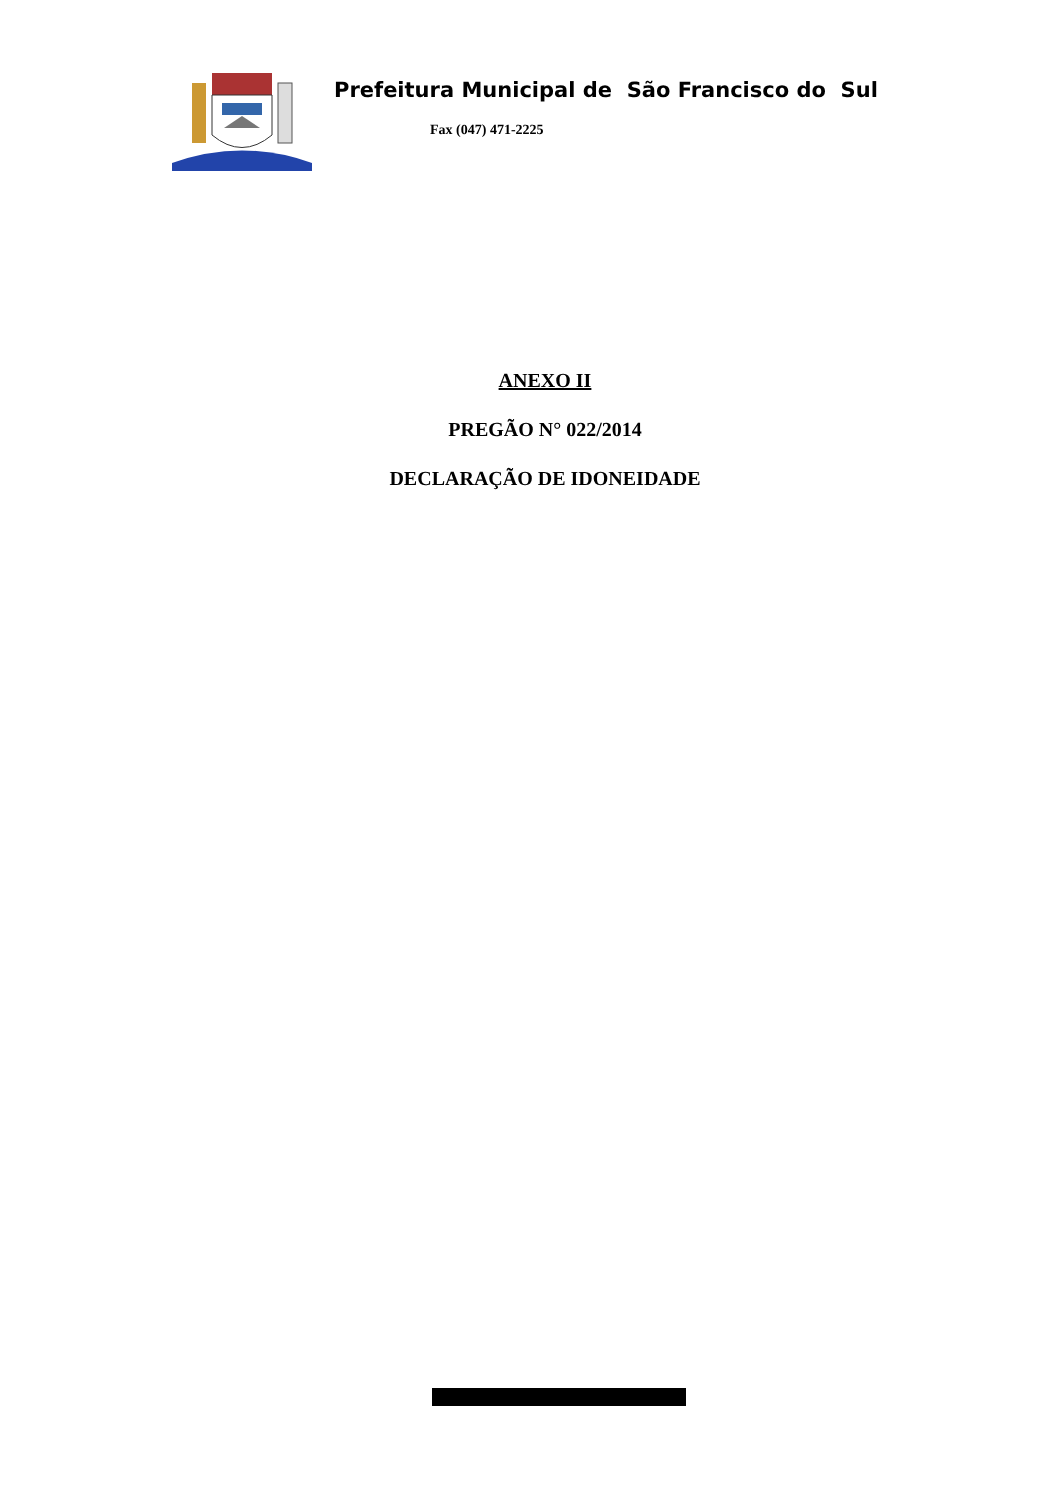Prefeitura Municipal de São Francisco do Sul
Fax (047) 471-2225
ANEXO II
PREGÃO N° 022/2014
DECLARAÇÃO DE IDONEIDADE